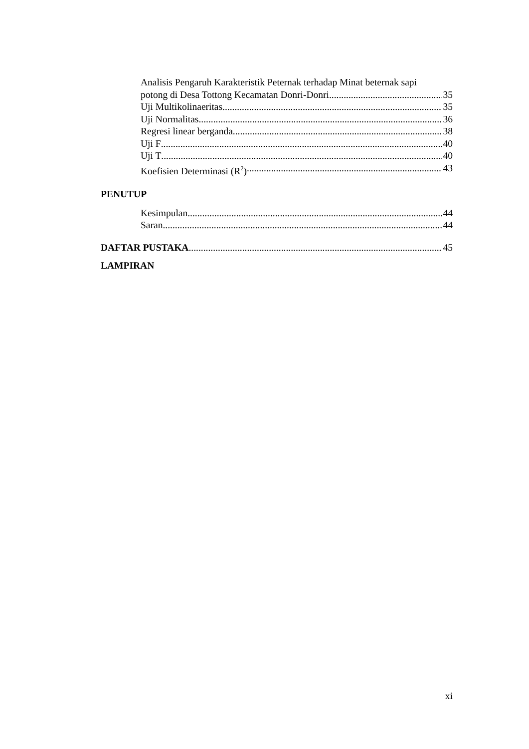Analisis Pengaruh Karakteristik Peternak terhadap Minat beternak sapi
potong di Desa Tottong Kecamatan Donri-Donri 35
Uji Multikolinaeritas 35
Uji Normalitas 36
Regresi linear berganda 38
Uji F 40
Uji T 40
Koefisien Determinasi (R<sup>2</sup>) 43
PENUTUP
Kesimpulan 44
Saran 44
DAFTAR PUSTAKA 45
LAMPIRAN
xi